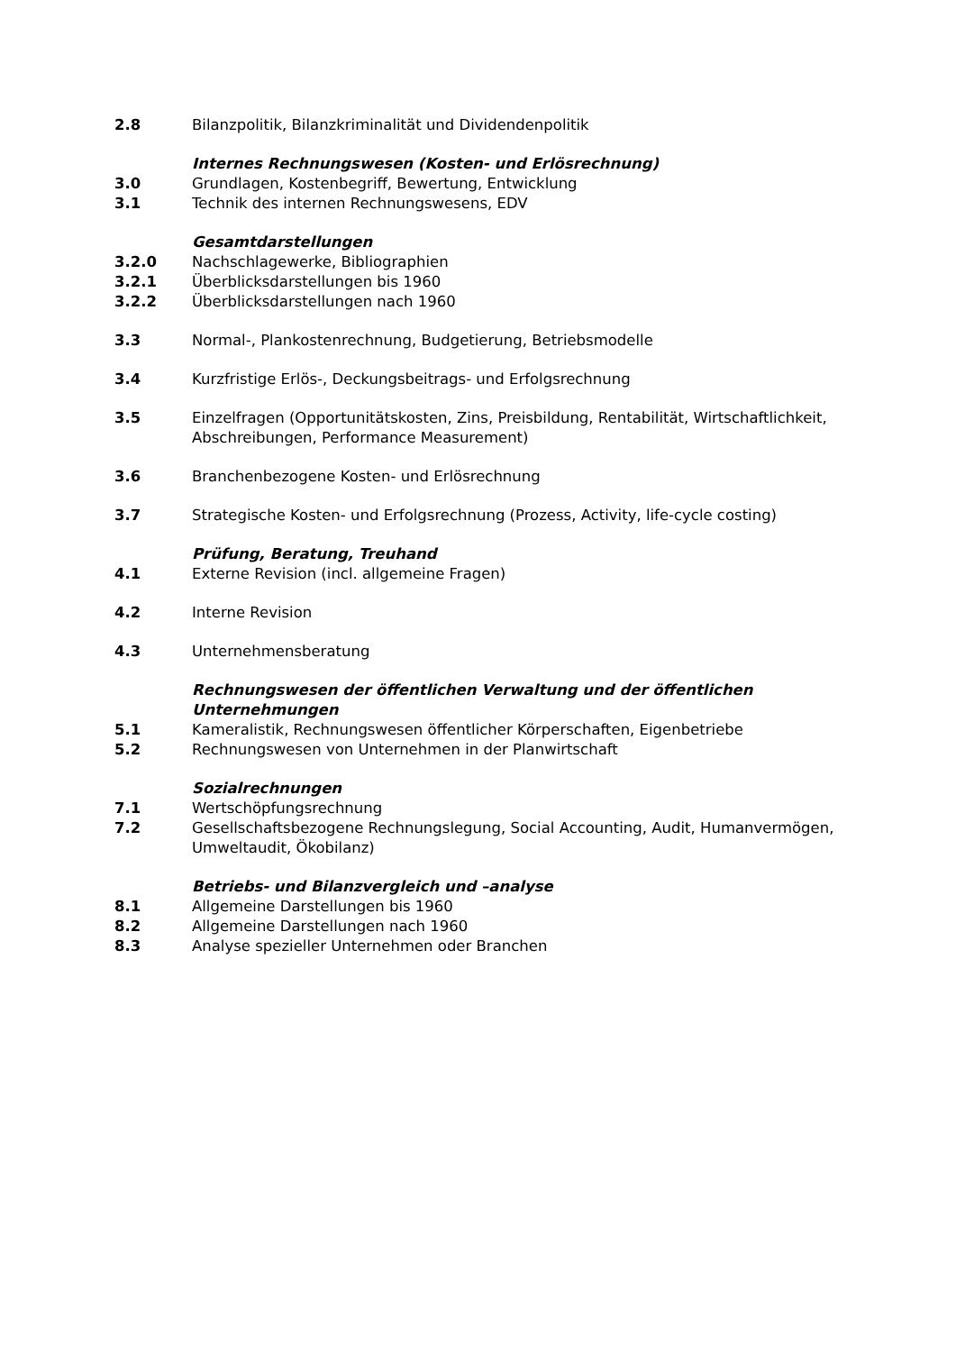2.8 Bilanzpolitik, Bilanzkriminalität und Dividendenpolitik
Internes Rechnungswesen (Kosten- und Erlösrechnung)
3.0 Grundlagen, Kostenbegriff, Bewertung, Entwicklung
3.1 Technik des internen Rechnungswesens, EDV
Gesamtdarstellungen
3.2.0 Nachschlagewerke, Bibliographien
3.2.1 Überblicksdarstellungen bis 1960
3.2.2 Überblicksdarstellungen nach 1960
3.3 Normal-, Plankostenrechnung, Budgetierung, Betriebsmodelle
3.4 Kurzfristige Erlös-, Deckungsbeitrags- und Erfolgsrechnung
3.5 Einzelfragen (Opportunitätskosten, Zins, Preisbildung, Rentabilität, Wirtschaftlichkeit, Abschreibungen, Performance Measurement)
3.6 Branchenbezogene Kosten- und Erlösrechnung
3.7 Strategische Kosten- und Erfolgsrechnung (Prozess, Activity, life-cycle costing)
Prüfung, Beratung, Treuhand
4.1 Externe Revision (incl. allgemeine Fragen)
4.2 Interne Revision
4.3 Unternehmensberatung
Rechnungswesen der öffentlichen Verwaltung und der öffentlichen Unternehmungen
5.1 Kameralistik, Rechnungswesen öffentlicher Körperschaften, Eigenbetriebe
5.2 Rechnungswesen von Unternehmen in der Planwirtschaft
Sozialrechnungen
7.1 Wertschöpfungsrechnung
7.2 Gesellschaftsbezogene Rechnungslegung, Social Accounting, Audit, Humanvermögen, Umweltaudit, Ökobilanz)
Betriebs- und Bilanzvergleich und –analyse
8.1 Allgemeine Darstellungen bis 1960
8.2 Allgemeine Darstellungen nach 1960
8.3 Analyse spezieller Unternehmen oder Branchen